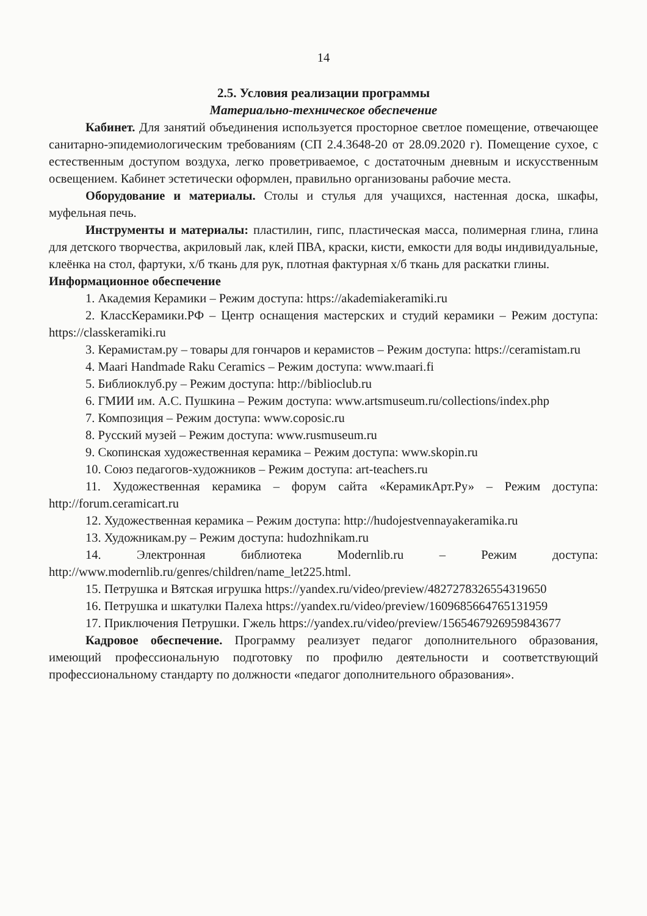14
2.5. Условия реализации программы
Материально-техническое обеспечение
Кабинет. Для занятий объединения используется просторное светлое помещение, отвечающее санитарно-эпидемиологическим требованиям (СП 2.4.3648-20 от 28.09.2020 г). Помещение сухое, с естественным доступом воздуха, легко проветриваемое, с достаточным дневным и искусственным освещением. Кабинет эстетически оформлен, правильно организованы рабочие места.
Оборудование и материалы. Столы и стулья для учащихся, настенная доска, шкафы, муфельная печь.
Инструменты и материалы: пластилин, гипс, пластическая масса, полимерная глина, глина для детского творчества, акриловый лак, клей ПВА, краски, кисти, емкости для воды индивидуальные, клеёнка на стол, фартуки, х/б ткань для рук, плотная фактурная х/б ткань для раскатки глины.
Информационное обеспечение
1. Академия Керамики – Режим доступа: https://akademiakeramiki.ru
2. КлассКерамики.РФ – Центр оснащения мастерских и студий керамики – Режим доступа: https://classkeramiki.ru
3. Керамистам.ру – товары для гончаров и керамистов – Режим доступа: https://ceramistam.ru
4. Maari Handmade Raku Ceramics – Режим доступа: www.maari.fi
5. Библиоклуб.ру – Режим доступа: http://biblioclub.ru
6. ГМИИ им. А.С. Пушкина – Режим доступа: www.artsmuseum.ru/collections/index.php
7. Композиция – Режим доступа: www.coposic.ru
8. Русский музей – Режим доступа: www.rusmuseum.ru
9. Скопинская художественная керамика – Режим доступа: www.skopin.ru
10. Союз педагогов-художников – Режим доступа: art-teachers.ru
11. Художественная керамика – форум сайта «КерамикАрт.Ру» – Режим доступа: http://forum.ceramicart.ru
12. Художественная керамика – Режим доступа: http://hudojestvennayakeramika.ru
13. Художникам.ру – Режим доступа: hudozhnikam.ru
14. Электронная библиотека Modernlib.ru – Режим доступа: http://www.modernlib.ru/genres/children/name_let225.html.
15. Петрушка и Вятская игрушка https://yandex.ru/video/preview/4827278326554319650
16. Петрушка и шкатулки Палеха https://yandex.ru/video/preview/1609685664765131959
17. Приключения Петрушки. Гжель https://yandex.ru/video/preview/1565467926959843677
Кадровое обеспечение. Программу реализует педагог дополнительного образования, имеющий профессиональную подготовку по профилю деятельности и соответствующий профессиональному стандарту по должности «педагог дополнительного образования».